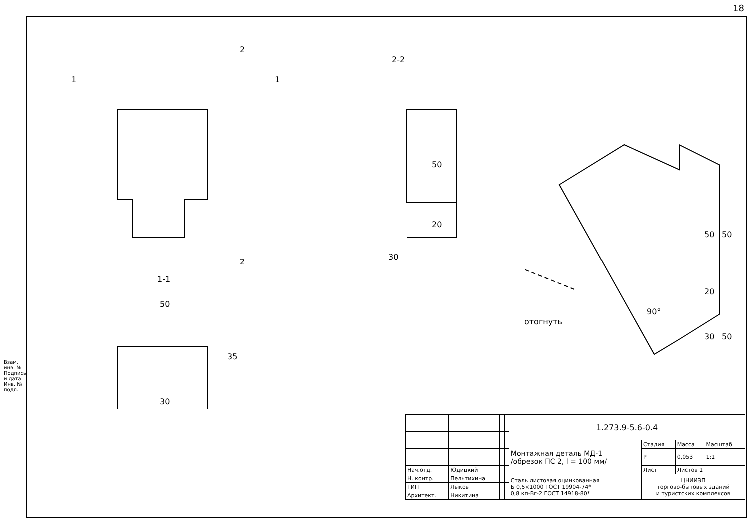18
Взам. инв. № Подпись и дата Инв. № подл.
2
2
1 1
2-2
1-1
50
35
30
50
20
30
отогнуть
90°
50 50
20
30 50
| | | | | 1.273.9-5.6-0.4 | | | |
| | | | | Монтажная деталь МД-1 /обрезок ПС 2, l = 100 мм/ | Стадия | Масса | Масштаб |
| | | | | | Р | 0,053 | 1:1 |
| Нач.отд. | Юдицкий | | | | Лист | Листов 1 | |
| Н. контр. | Пельтихина | | | Сталь листовая оцинкованная Б 0,5×1000 ГОСТ 19904-74* 0,8 кп-Вг-2 ГОСТ 14918-80* | ЦНИИЭП торгово-бытовых зданий и туристских комплексов | | |
| ГИП | Лыков | | | | | | |
| Архитект. | Никитина | | | | | | |